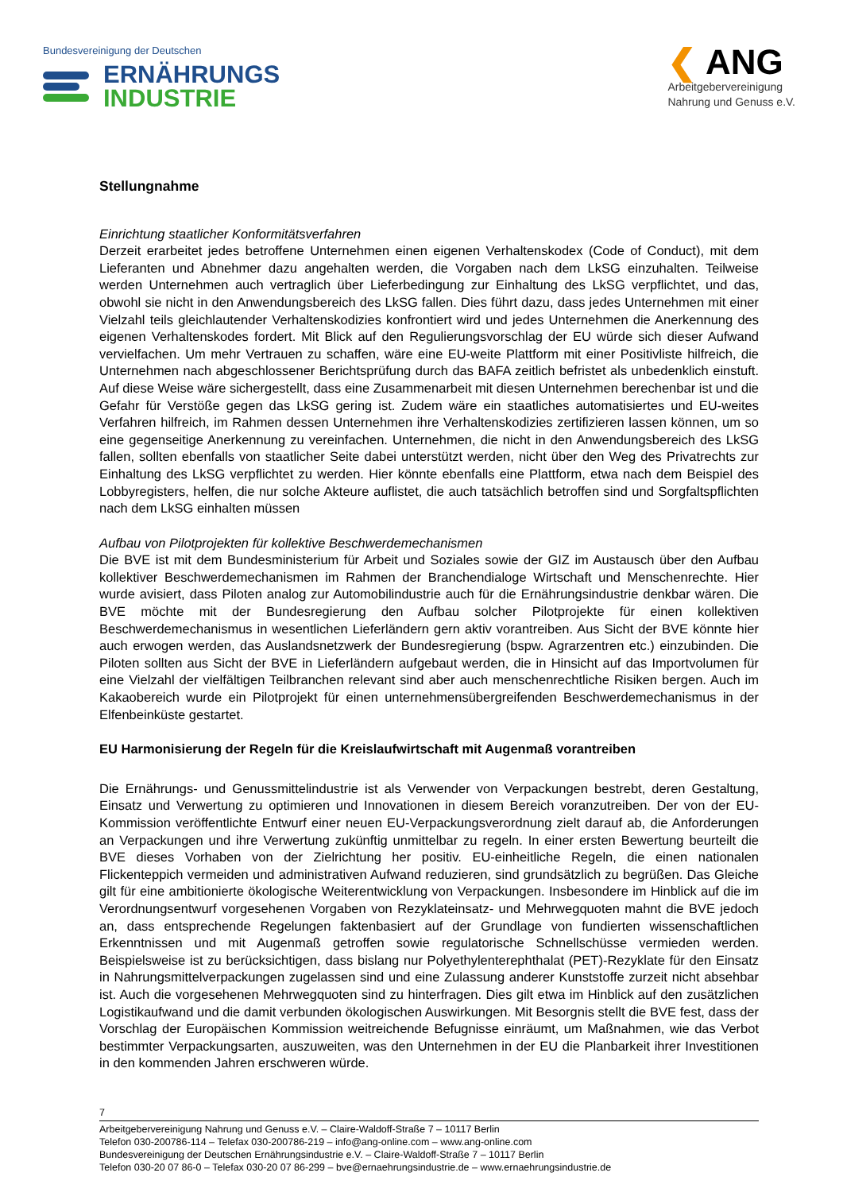Bundesvereinigung der Deutschen
ERNÄHRUNGS
INDUSTRIE
❮ ANG
Arbeitgebervereinigung
Nahrung und Genuss e.V.
Stellungnahme
Einrichtung staatlicher Konformitätsverfahren
Derzeit erarbeitet jedes betroffene Unternehmen einen eigenen Verhaltenskodex (Code of Conduct), mit dem Lieferanten und Abnehmer dazu angehalten werden, die Vorgaben nach dem LkSG einzuhalten. Teilweise werden Unternehmen auch vertraglich über Lieferbedingung zur Einhaltung des LkSG verpflichtet, und das, obwohl sie nicht in den Anwendungsbereich des LkSG fallen. Dies führt dazu, dass jedes Unternehmen mit einer Vielzahl teils gleichlautender Verhaltenskodizies konfrontiert wird und jedes Unternehmen die Anerkennung des eigenen Verhaltenskodes fordert. Mit Blick auf den Regulierungsvorschlag der EU würde sich dieser Aufwand vervielfachen. Um mehr Vertrauen zu schaffen, wäre eine EU-weite Plattform mit einer Positivliste hilfreich, die Unternehmen nach abgeschlossener Berichtsprüfung durch das BAFA zeitlich befristet als unbedenklich einstuft. Auf diese Weise wäre sichergestellt, dass eine Zusammenarbeit mit diesen Unternehmen berechenbar ist und die Gefahr für Verstöße gegen das LkSG gering ist. Zudem wäre ein staatliches automatisiertes und EU-weites Verfahren hilfreich, im Rahmen dessen Unternehmen ihre Verhaltenskodizies zertifizieren lassen können, um so eine gegenseitige Anerkennung zu vereinfachen. Unternehmen, die nicht in den Anwendungsbereich des LkSG fallen, sollten ebenfalls von staatlicher Seite dabei unterstützt werden, nicht über den Weg des Privatrechts zur Einhaltung des LkSG verpflichtet zu werden. Hier könnte ebenfalls eine Plattform, etwa nach dem Beispiel des Lobbyregisters, helfen, die nur solche Akteure auflistet, die auch tatsächlich betroffen sind und Sorgfaltspflichten nach dem LkSG einhalten müssen
Aufbau von Pilotprojekten für kollektive Beschwerdemechanismen
Die BVE ist mit dem Bundesministerium für Arbeit und Soziales sowie der GIZ im Austausch über den Aufbau kollektiver Beschwerdemechanismen im Rahmen der Branchendialoge Wirtschaft und Menschenrechte. Hier wurde avisiert, dass Piloten analog zur Automobilindustrie auch für die Ernährungsindustrie denkbar wären. Die BVE möchte mit der Bundesregierung den Aufbau solcher Pilotprojekte für einen kollektiven Beschwerdemechanismus in wesentlichen Lieferländern gern aktiv vorantreiben. Aus Sicht der BVE könnte hier auch erwogen werden, das Auslandsnetzwerk der Bundesregierung (bspw. Agrarzentren etc.) einzubinden. Die Piloten sollten aus Sicht der BVE in Lieferländern aufgebaut werden, die in Hinsicht auf das Importvolumen für eine Vielzahl der vielfältigen Teilbranchen relevant sind aber auch menschenrechtliche Risiken bergen. Auch im Kakaobereich wurde ein Pilotprojekt für einen unternehmensübergreifenden Beschwerdemechanismus in der Elfenbeinküste gestartet.
EU Harmonisierung der Regeln für die Kreislaufwirtschaft mit Augenmaß vorantreiben
Die Ernährungs- und Genussmittelindustrie ist als Verwender von Verpackungen bestrebt, deren Gestaltung, Einsatz und Verwertung zu optimieren und Innovationen in diesem Bereich voranzutreiben. Der von der EU-Kommission veröffentlichte Entwurf einer neuen EU-Verpackungsverordnung zielt darauf ab, die Anforderungen an Verpackungen und ihre Verwertung zukünftig unmittelbar zu regeln. In einer ersten Bewertung beurteilt die BVE dieses Vorhaben von der Zielrichtung her positiv. EU-einheitliche Regeln, die einen nationalen Flickenteppich vermeiden und administrativen Aufwand reduzieren, sind grundsätzlich zu begrüßen. Das Gleiche gilt für eine ambitionierte ökologische Weiterentwicklung von Verpackungen. Insbesondere im Hinblick auf die im Verordnungsentwurf vorgesehenen Vorgaben von Rezyklateinsatz- und Mehrwegquoten mahnt die BVE jedoch an, dass entsprechende Regelungen faktenbasiert auf der Grundlage von fundierten wissenschaftlichen Erkenntnissen und mit Augenmaß getroffen sowie regulatorische Schnellschüsse vermieden werden. Beispielsweise ist zu berücksichtigen, dass bislang nur Polyethylenterephthalat (PET)-Rezyklate für den Einsatz in Nahrungsmittelverpackungen zugelassen sind und eine Zulassung anderer Kunststoffe zurzeit nicht absehbar ist. Auch die vorgesehenen Mehrwegquoten sind zu hinterfragen. Dies gilt etwa im Hinblick auf den zusätzlichen Logistikaufwand und die damit verbunden ökologischen Auswirkungen. Mit Besorgnis stellt die BVE fest, dass der Vorschlag der Europäischen Kommission weitreichende Befugnisse einräumt, um Maßnahmen, wie das Verbot bestimmter Verpackungsarten, auszuweiten, was den Unternehmen in der EU die Planbarkeit ihrer Investitionen in den kommenden Jahren erschweren würde.
7
Arbeitgebervereinigung Nahrung und Genuss e.V. – Claire-Waldoff-Straße 7 – 10117 Berlin
Telefon 030-200786-114 – Telefax 030-200786-219 – info@ang-online.com – www.ang-online.com
Bundesvereinigung der Deutschen Ernährungsindustrie e.V. – Claire-Waldoff-Straße 7 – 10117 Berlin
Telefon 030-20 07 86-0 – Telefax 030-20 07 86-299 – bve@ernaehrungsindustrie.de – www.ernaehrungsindustrie.de